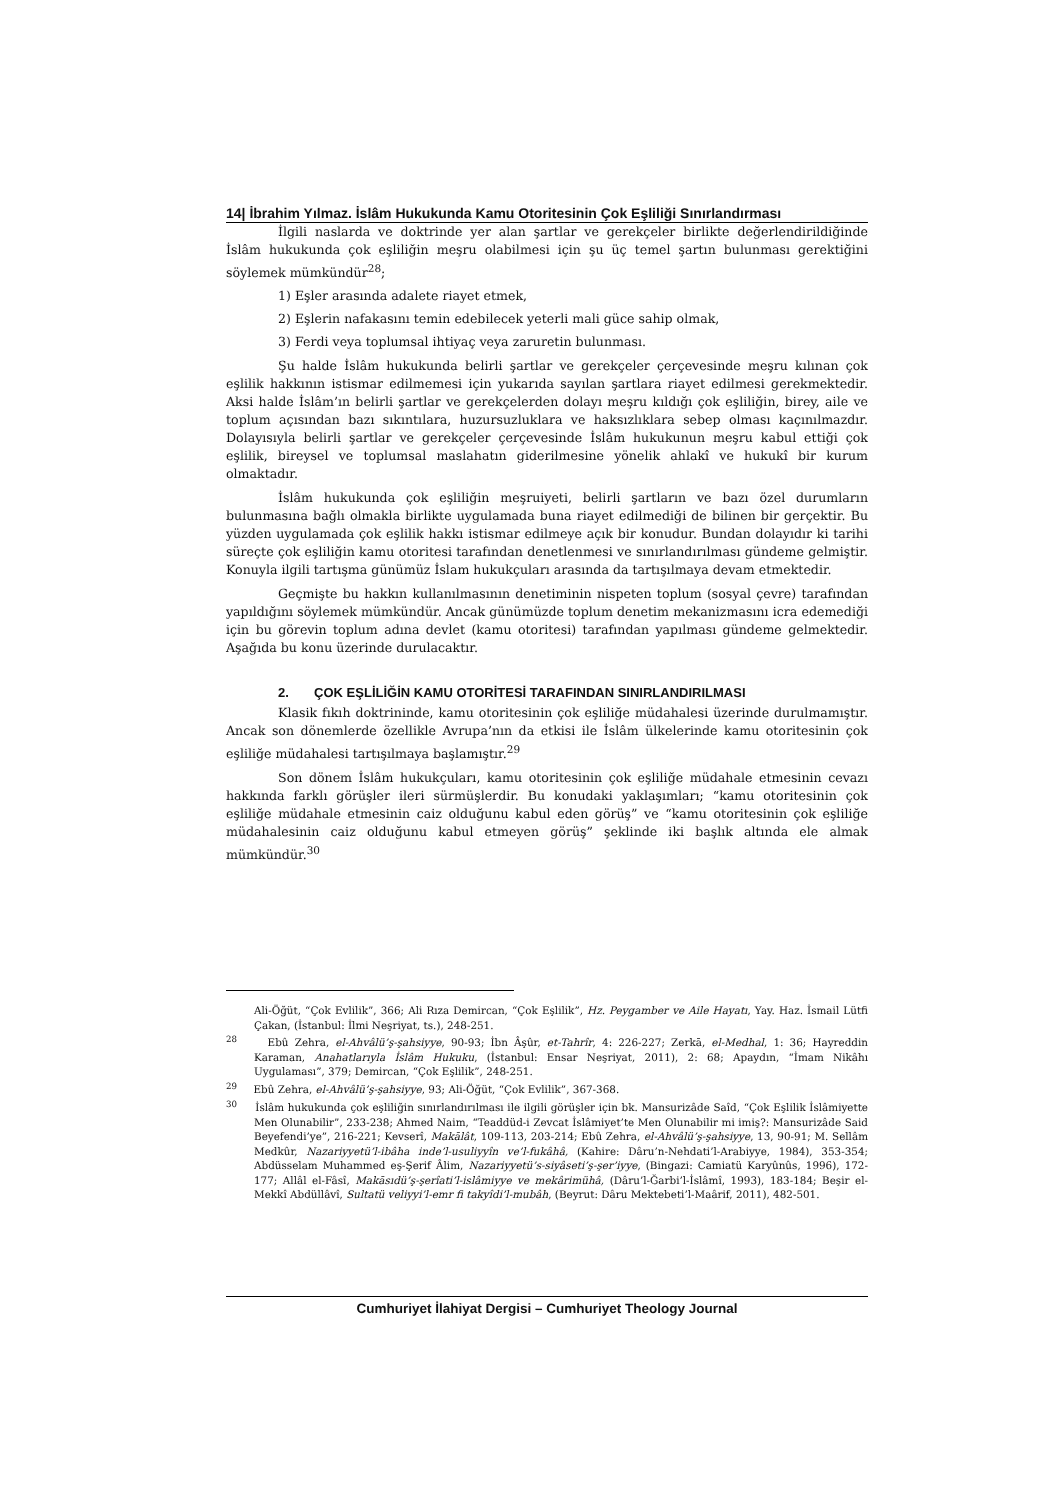14| İbrahim Yılmaz. İslâm Hukukunda Kamu Otoritesinin Çok Eşliliği Sınırlandırması
İlgili naslarda ve doktrinde yer alan şartlar ve gerekçeler birlikte değerlendirildiğinde İslâm hukukunda çok eşliliğin meşru olabilmesi için şu üç temel şartın bulunması gerektiğini söylemek mümkündür<sup>28</sup>;
1) Eşler arasında adalete riayet etmek,
2) Eşlerin nafakasını temin edebilecek yeterli mali güce sahip olmak,
3) Ferdi veya toplumsal ihtiyaç veya zaruretin bulunması.
Şu halde İslâm hukukunda belirli şartlar ve gerekçeler çerçevesinde meşru kılınan çok eşlilik hakkının istismar edilmemesi için yukarıda sayılan şartlara riayet edilmesi gerekmektedir. Aksi halde İslâm’ın belirli şartlar ve gerekçelerden dolayı meşru kıldığı çok eşliliğin, birey, aile ve toplum açısından bazı sıkıntılara, huzursuzluklara ve haksızlıklara sebep olması kaçınılmazdır. Dolayısıyla belirli şartlar ve gerekçeler çerçevesinde İslâm hukukunun meşru kabul ettiği çok eşlilik, bireysel ve toplumsal maslahatın giderilmesine yönelik ahlakî ve hukukî bir kurum olmaktadır.
İslâm hukukunda çok eşliliğin meşruiyeti, belirli şartların ve bazı özel durumların bulunmasına bağlı olmakla birlikte uygulamada buna riayet edilmediği de bilinen bir gerçektir. Bu yüzden uygulamada çok eşlilik hakkı istismar edilmeye açık bir konudur. Bundan dolayıdır ki tarihi süreçte çok eşliliğin kamu otoritesi tarafından denetlenmesi ve sınırlandırılması gündeme gelmiştir. Konuyla ilgili tartışma günümüz İslam hukukçuları arasında da tartışılmaya devam etmektedir.
Geçmişte bu hakkın kullanılmasının denetiminin nispeten toplum (sosyal çevre) tarafından yapıldığını söylemek mümkündür. Ancak günümüzde toplum denetim mekanizmasını icra edemediği için bu görevin toplum adına devlet (kamu otoritesi) tarafından yapılması gündeme gelmektedir. Aşağıda bu konu üzerinde durulacaktır.
2. ÇOK EŞLİLİĞİN KAMU OTORİTESİ TARAFINDAN SINIRLANDIRILMASI
Klasik fıkıh doktrininde, kamu otoritesinin çok eşliliğe müdahalesi üzerinde durulmamıştır. Ancak son dönemlerde özellikle Avrupa’nın da etkisi ile İslâm ülkelerinde kamu otoritesinin çok eşliliğe müdahalesi tartışılmaya başlamıştır.<sup>29</sup>
Son dönem İslâm hukukçuları, kamu otoritesinin çok eşliliğe müdahale etmesinin cevazı hakkında farklı görüşler ileri sürmüşlerdir. Bu konudaki yaklaşımları; “kamu otoritesinin çok eşliliğe müdahale etmesinin caiz olduğunu kabul eden görüş” ve “kamu otoritesinin çok eşliliğe müdahalesinin caiz olduğunu kabul etmeyen görüş” şeklinde iki başlık altında ele almak mümkündür.<sup>30</sup>
Ali-Öğüt, “Çok Evlilik”, 366; Ali Rıza Demircan, “Çok Eşlilik”, Hz. Peygamber ve Aile Hayatı, Yay. Haz. İsmail Lütfi Çakan, (İstanbul: İlmi Neşriyat, ts.), 248-251.
<sup>28</sup> Ebû Zehra, el-Ahvâlü’ş-şahsiyye, 90-93; İbn Âşûr, et-Tahrîr, 4: 226-227; Zerkā, el-Medhal, 1: 36; Hayreddin Karaman, Anahatlarıyla İslâm Hukuku, (İstanbul: Ensar Neşriyat, 2011), 2: 68; Apaydın, “İmam Nikâhı Uygulaması”, 379; Demircan, “Çok Eşlilik”, 248-251.
<sup>29</sup> Ebû Zehra, el-Ahvâlü’ş-şahsiyye, 93; Ali-Öğüt, “Çok Evlilik”, 367-368.
<sup>30</sup> İslâm hukukunda çok eşliliğin sınırlandırılması ile ilgili görüşler için bk. Mansurizâde Saîd, “Çok Eşlilik İslâmiyette Men Olunabilir”, 233-238; Ahmed Naim, “Teaddüd-i Zevcat İslâmiyet’te Men Olunabilir mi imiş?: Mansurizâde Said Beyefendi’ye”, 216-221; Kevserî, Makālât, 109-113, 203-214; Ebû Zehra, el-Ahvâlü’ş-şahsiyye, 13, 90-91; M. Sellâm Medkûr, Nazariyyetü’l-ibâha inde’l-usuliyyîn ve’l-fukâhâ, (Kahire: Dâru’n-Nehdati’l-Arabiyye, 1984), 353-354; Abdüsselam Muhammed eş-Şerif Âlim, Nazariyyetü’s-siyâseti’ş-şer’iyye, (Bingazi: Camiatü Karyûnûs, 1996), 172-177; Allâl el-Fâsî, Makāsıdü’ş-şerîati’l-islâmiyye ve mekârimühâ, (Dâru’l-Ğarbi’l-İslâmî, 1993), 183-184; Beşir el-Mekkî Abdüllâvî, Sultatü veliyyi’l-emr fi takyîdi’l-mubâh, (Beyrut: Dâru Mektebeti’l-Maârif, 2011), 482-501.
Cumhuriyet İlahiyat Dergisi – Cumhuriyet Theology Journal